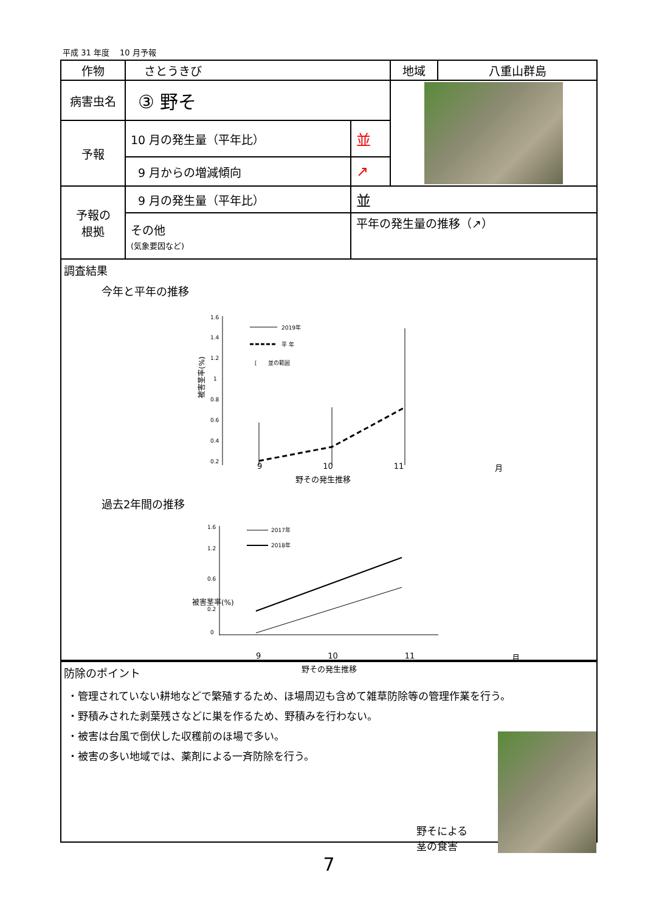平成 31 年度　 10 月予報
| 作物 | さとうきび | | 地域 | 八重山群島 |
| 病害虫名 | ③ 野そ | | | |
| 予報 | 10 月の発生量（平年比） | 並 | | |
| | 9 月からの増減傾向 | ↗ | | |
| 予報の 根拠 | 9 月の発生量（平年比） | 並 | | |
| | その他 (気象要因など) | 平年の発生量の推移（↗） | | |
調査結果
今年と平年の推移
被害茎率(%)
1.6
1.4
1.2
1
0.8
0.6
0.4
0.2
2019年
平 年
[
並の範囲
9 10 11 月
野その発生推移
過去2年間の推移
被害茎率(%)
1.6
1.2
0.6
0.2
0
2017年
2018年
9 10 11 月
野その発生推移
防除のポイント
・管理されていない耕地などで繁殖するため、ほ場周辺も含めて雑草防除等の管理作業を行う。
・野積みされた剥葉残さなどに巣を作るため、野積みを行わない。
・被害は台風で倒伏した収穫前のほ場で多い。
・被害の多い地域では、薬剤による一斉防除を行う。
野そによる
茎の食害
7